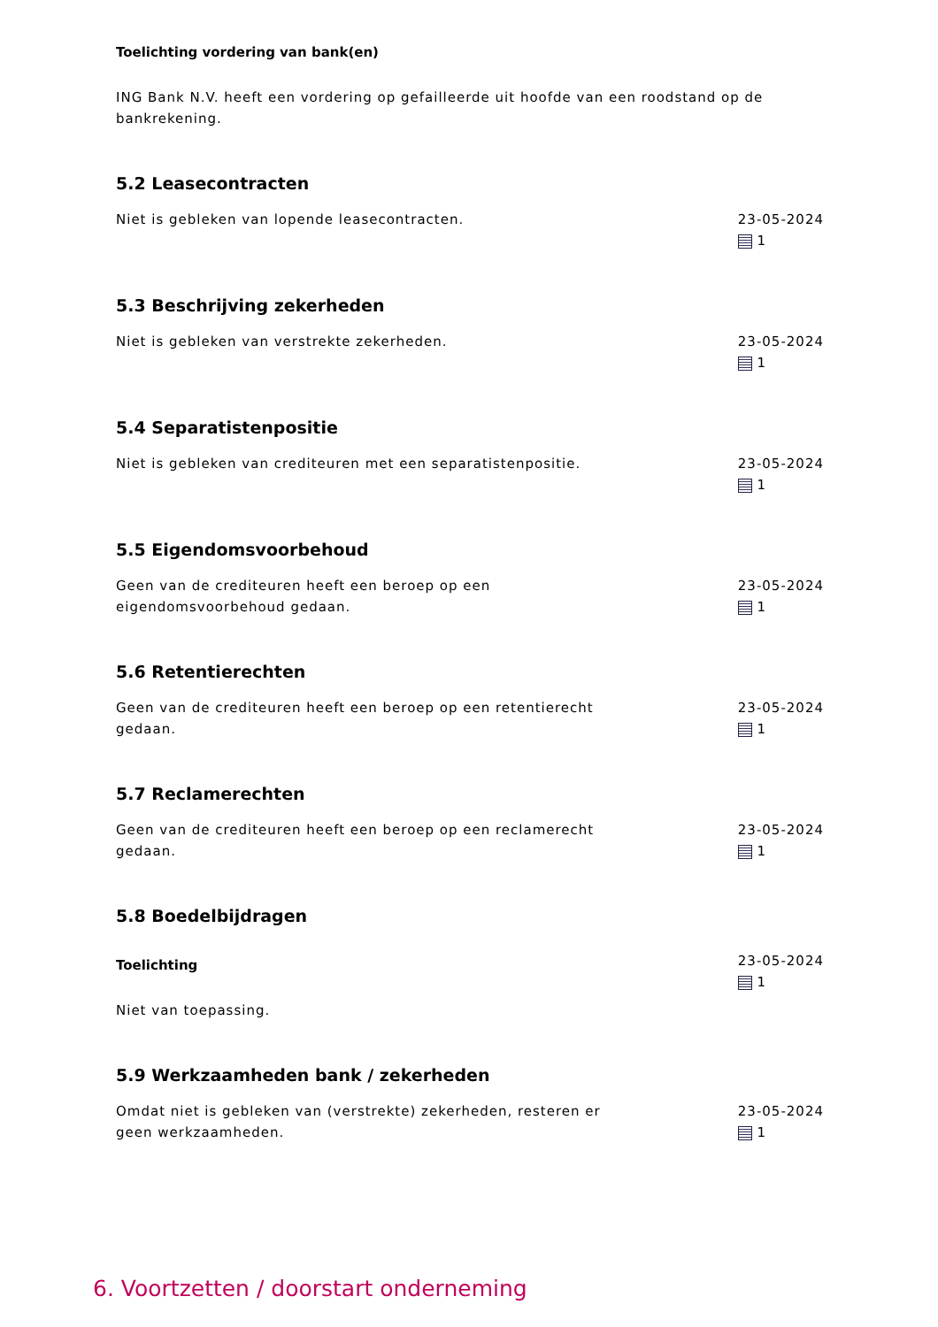Toelichting vordering van bank(en)
ING Bank N.V. heeft een vordering op gefailleerde uit hoofde van een roodstand op de bankrekening.
5.2 Leasecontracten
Niet is gebleken van lopende leasecontracten. 23-05-2024
1
5.3 Beschrijving zekerheden
Niet is gebleken van verstrekte zekerheden. 23-05-2024
1
5.4 Separatistenpositie
Niet is gebleken van crediteuren met een separatistenpositie. 23-05-2024
1
5.5 Eigendomsvoorbehoud
Geen van de crediteuren heeft een beroep op een eigendomsvoorbehoud gedaan.
23-05-2024
1
5.6 Retentierechten
Geen van de crediteuren heeft een beroep op een retentierecht gedaan.
23-05-2024
1
5.7 Reclamerechten
Geen van de crediteuren heeft een beroep op een reclamerecht gedaan.
23-05-2024
1
5.8 Boedelbijdragen
Toelichting
Niet van toepassing.
23-05-2024
1
5.9 Werkzaamheden bank / zekerheden
Omdat niet is gebleken van (verstrekte) zekerheden, resteren er geen werkzaamheden.
23-05-2024
1
6. Voortzetten / doorstart onderneming